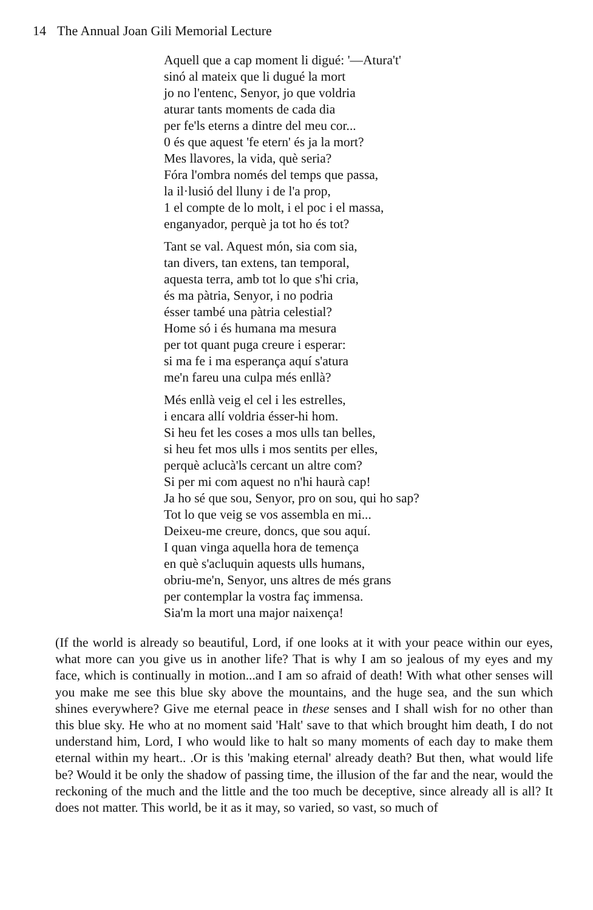14 The Annual Joan Gili Memorial Lecture
Aquell que a cap moment li digué: '—Atura't'
sinó al mateix que li dugué la mort
jo no l'entenc, Senyor, jo que voldria
aturar tants moments de cada dia
per fe'ls eterns a dintre del meu cor...
0 és que aquest 'fe etern' és ja la mort?
Mes llavores, la vida, què seria?
Fóra l'ombra només del temps que passa,
la il·lusió del lluny i de l'a prop,
1 el compte de lo molt, i el poc i el massa,
enganyador, perquè ja tot ho és tot?
Tant se val. Aquest món, sia com sia,
tan divers, tan extens, tan temporal,
aquesta terra, amb tot lo que s'hi cria,
és ma pàtria, Senyor, i no podria
ésser també una pàtria celestial?
Home só i és humana ma mesura
per tot quant puga creure i esperar:
si ma fe i ma esperança aquí s'atura
me'n fareu una culpa més enllà?
Més enllà veig el cel i les estrelles,
i encara allí voldria ésser-hi hom.
Si heu fet les coses a mos ulls tan belles,
si heu fet mos ulls i mos sentits per elles,
perquè aclucà'ls cercant un altre com?
Si per mi com aquest no n'hi haurà cap!
Ja ho sé que sou, Senyor, pro on sou, qui ho sap?
Tot lo que veig se vos assembla en mi...
Deixeu-me creure, doncs, que sou aquí.
I quan vinga aquella hora de temença
en què s'acluquin aquests ulls humans,
obriu-me'n, Senyor, uns altres de més grans
per contemplar la vostra faç immensa.
Sia'm la mort una major naixença!
(If the world is already so beautiful, Lord, if one looks at it with your peace within our eyes, what more can you give us in another life? That is why I am so jealous of my eyes and my face, which is continually in motion...and I am so afraid of death! With what other senses will you make me see this blue sky above the mountains, and the huge sea, and the sun which shines everywhere? Give me eternal peace in these senses and I shall wish for no other than this blue sky. He who at no moment said 'Halt' save to that which brought him death, I do not understand him, Lord, I who would like to halt so many moments of each day to make them eternal within my heart.. .Or is this 'making eternal' already death? But then, what would life be? Would it be only the shadow of passing time, the illusion of the far and the near, would the reckoning of the much and the little and the too much be deceptive, since already all is all? It does not matter. This world, be it as it may, so varied, so vast, so much of